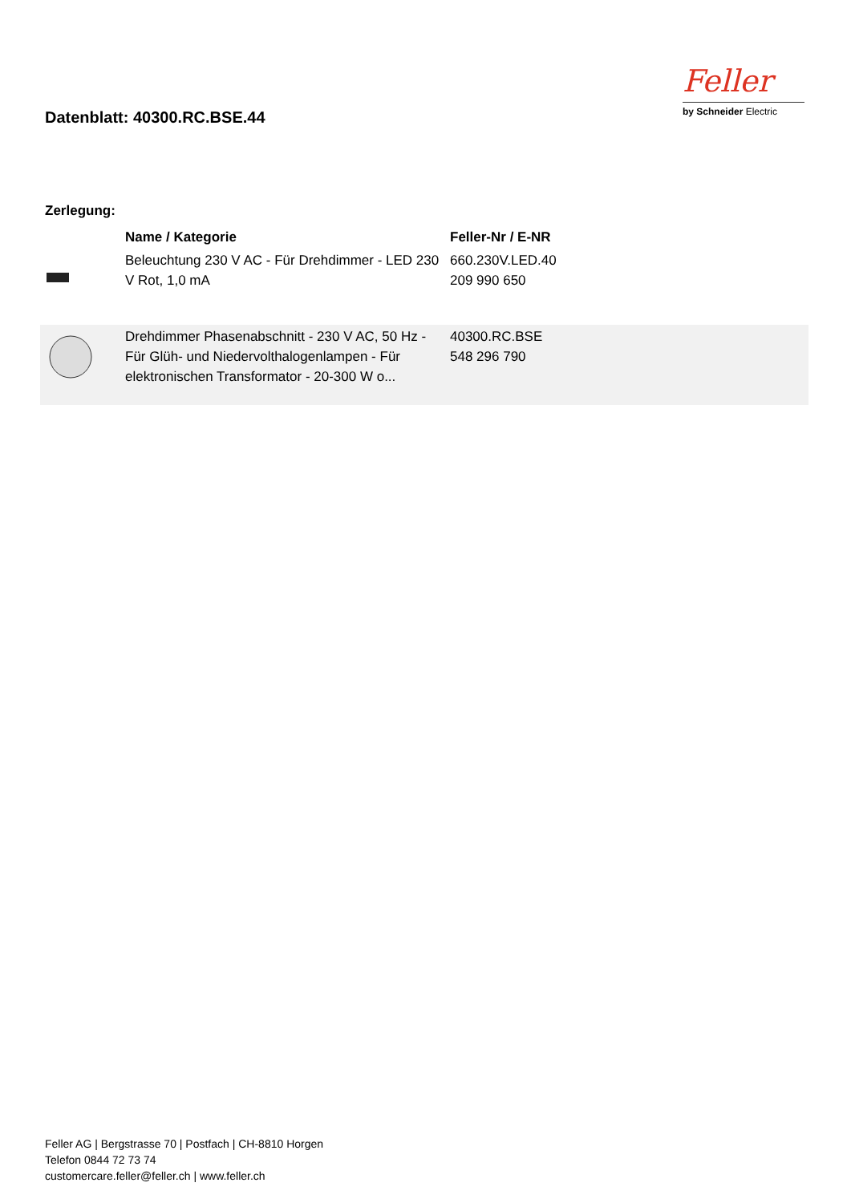Datenblatt: 40300.RC.BSE.44
Feller
by Schneider Electric
Zerlegung:
| | Name / Kategorie | Feller-Nr / E-NR |
| --- | --- | --- |
| | Beleuchtung 230 V AC - Für Drehdimmer - LED 230 V Rot, 1,0 mA | 660.230V.LED.40 209 990 650 |
| | Drehdimmer Phasenabschnitt - 230 V AC, 50 Hz - Für Glüh- und Niedervolthalogenlampen - Für elektronischen Transformator - 20-300 W o... | 40300.RC.BSE 548 296 790 |
Feller AG | Bergstrasse 70 | Postfach | CH-8810 Horgen
Telefon 0844 72 73 74
customercare.feller@feller.ch | www.feller.ch